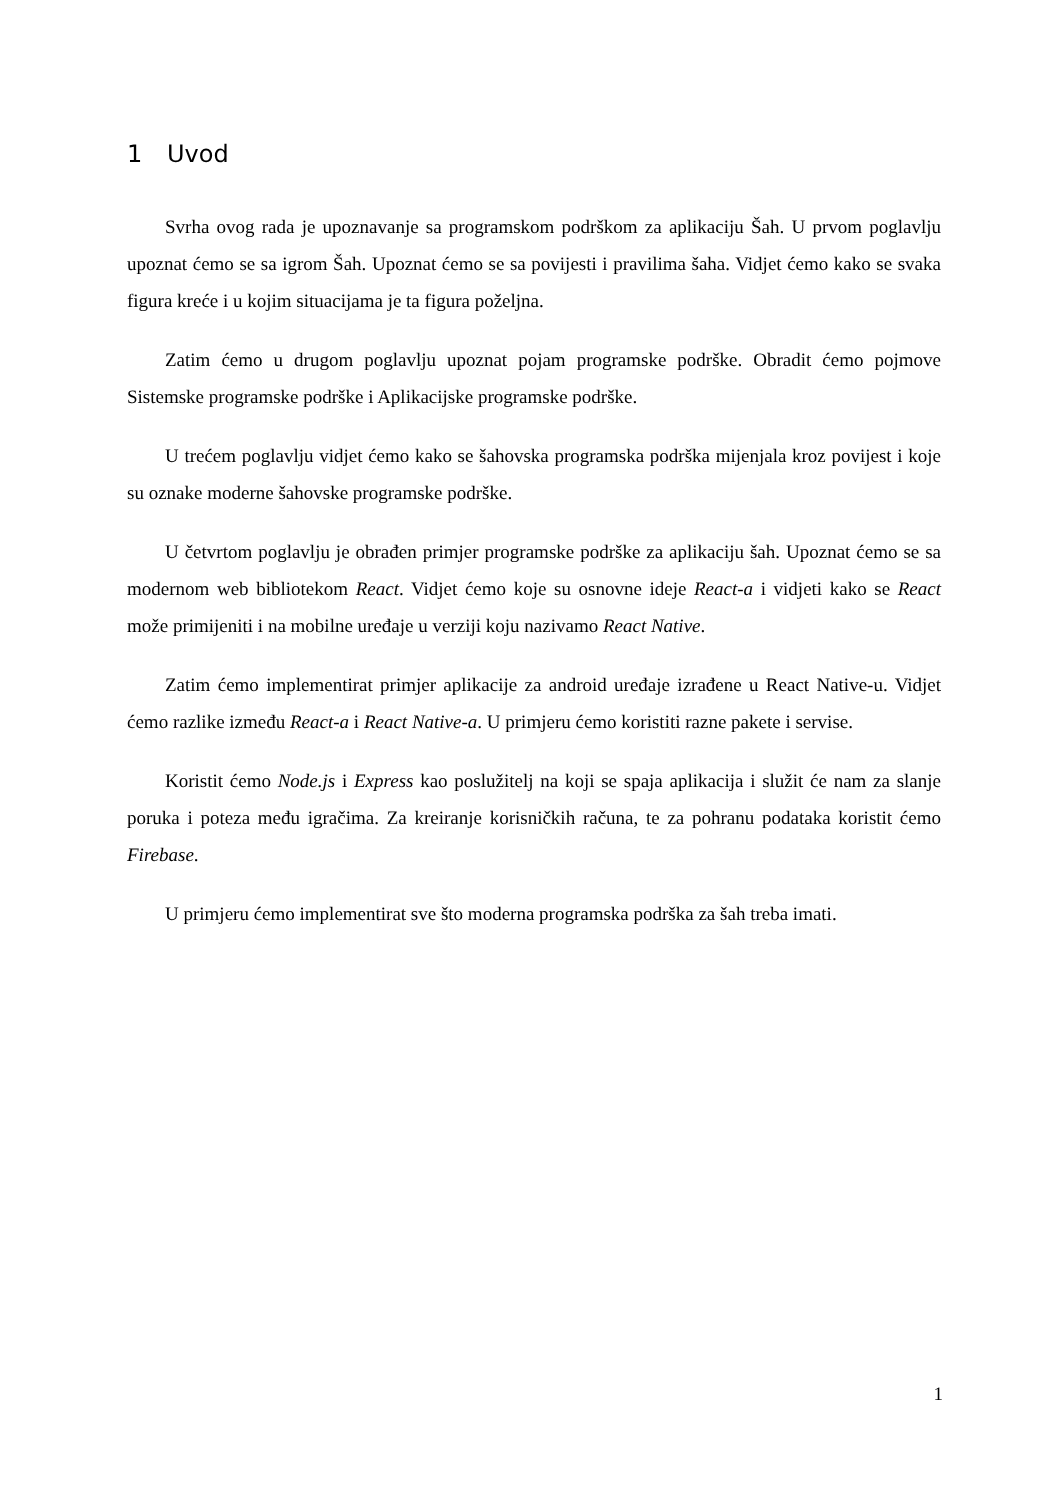1 Uvod
Svrha ovog rada je upoznavanje sa programskom podrškom za aplikaciju Šah. U prvom poglavlju upoznat ćemo se sa igrom Šah. Upoznat ćemo se sa povijesti i pravilima šaha. Vidjet ćemo kako se svaka figura kreće i u kojim situacijama je ta figura poželjna.
Zatim ćemo u drugom poglavlju upoznat pojam programske podrške. Obradit ćemo pojmove Sistemske programske podrške i Aplikacijske programske podrške.
U trećem poglavlju vidjet ćemo kako se šahovska programska podrška mijenjala kroz povijest i koje su oznake moderne šahovske programske podrške.
U četvrtom poglavlju je obrađen primjer programske podrške za aplikaciju šah. Upoznat ćemo se sa modernom web bibliotekom React. Vidjet ćemo koje su osnovne ideje React-a i vidjeti kako se React može primijeniti i na mobilne uređaje u verziji koju nazivamo React Native.
Zatim ćemo implementirat primjer aplikacije za android uređaje izrađene u React Native-u. Vidjet ćemo razlike između React-a i React Native-a. U primjeru ćemo koristiti razne pakete i servise.
Koristit ćemo Node.js i Express kao poslužitelj na koji se spaja aplikacija i služit će nam za slanje poruka i poteza među igračima. Za kreiranje korisničkih računa, te za pohranu podataka koristit ćemo Firebase.
U primjeru ćemo implementirat sve što moderna programska podrška za šah treba imati.
1